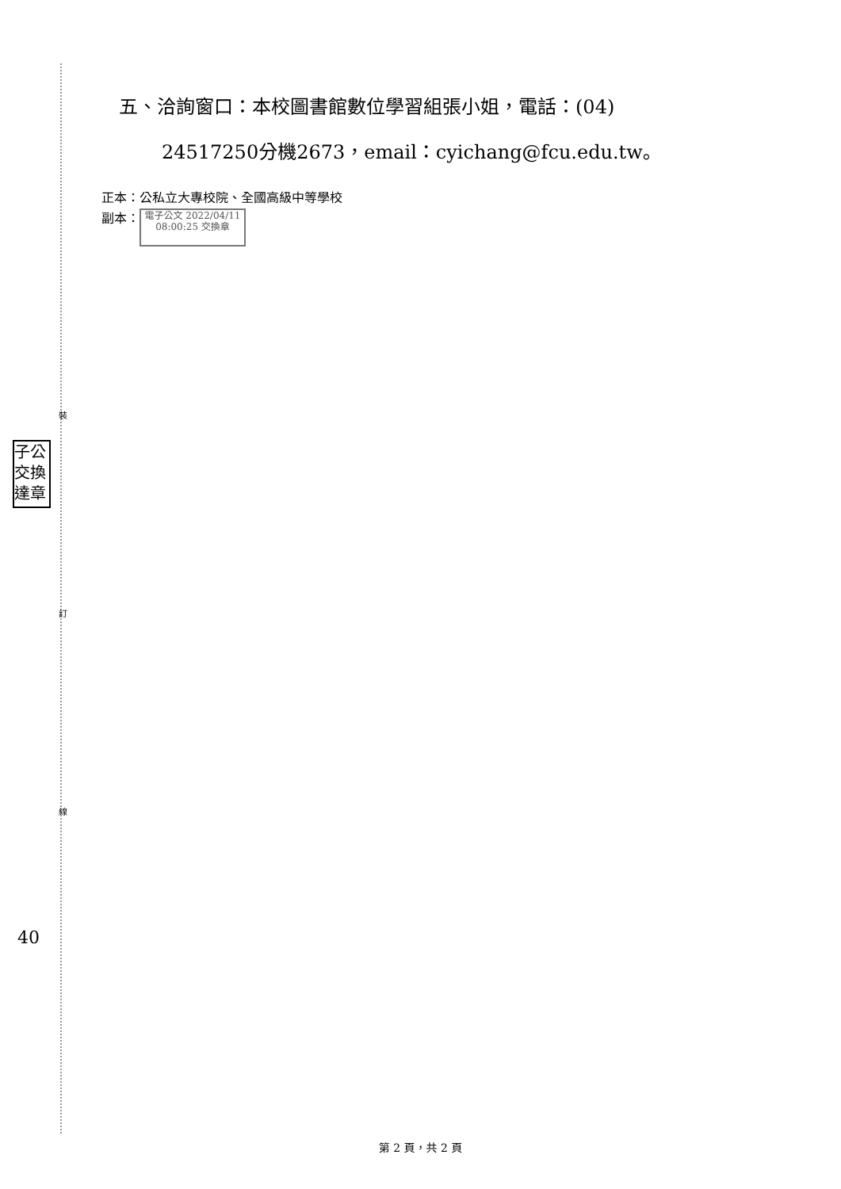裝
訂
線
子公 交換 達章
40
五、洽詢窗口：本校圖書館數位學習組張小姐，電話：(04)
24517250分機2673，email：cyichang@fcu.edu.tw。
正本：公私立大專校院、全國高級中等學校
副本： 電子公文 2022/04/11 08:00:25 交換章
第 2 頁，共 2 頁